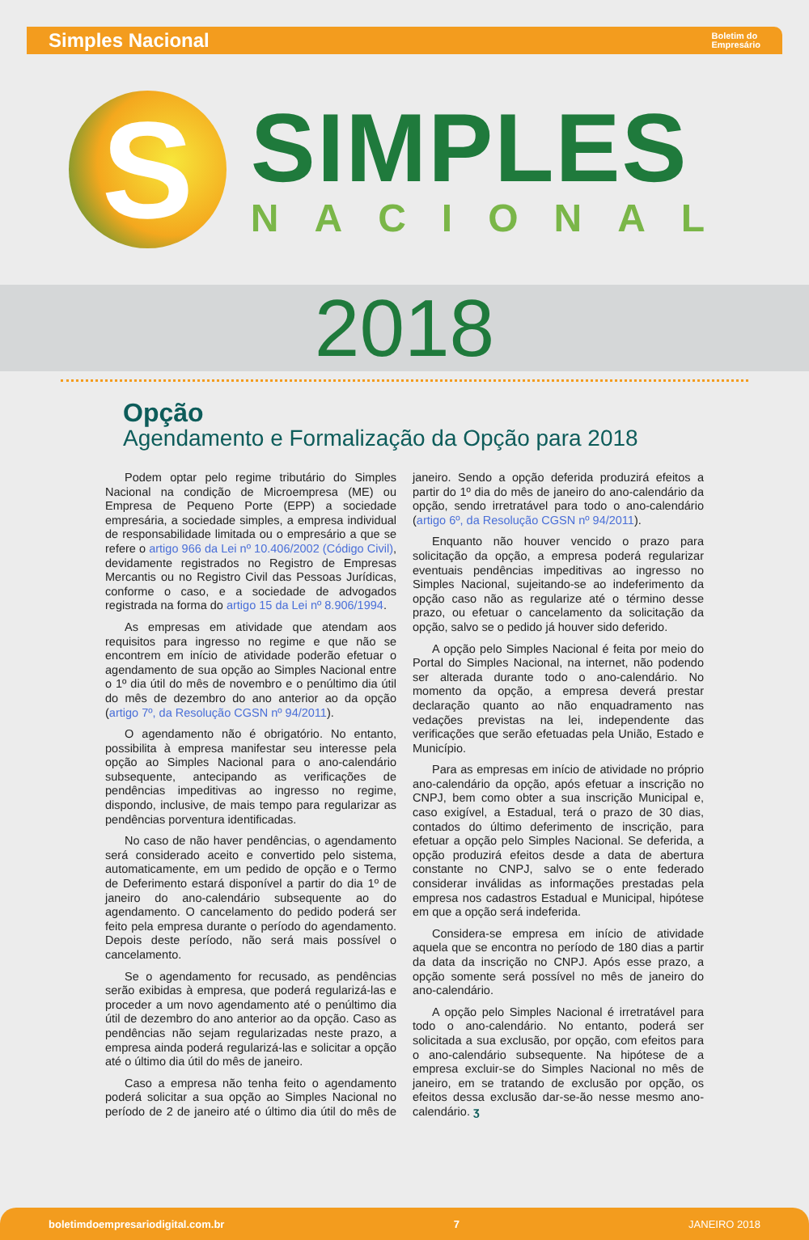Simples Nacional
Boletim do
Empresário
S
SIMPLES
NACIONAL
2018
Opção
Agendamento e Formalização da Opção para 2018
Podem optar pelo regime tributário do Simples Nacional na condição de Microempresa (ME) ou Empresa de Pequeno Porte (EPP) a sociedade empresária, a sociedade simples, a empresa individual de responsabilidade limitada ou o empresário a que se refere o artigo 966 da Lei nº 10.406/2002 (Código Civil), devidamente registrados no Registro de Empresas Mercantis ou no Registro Civil das Pessoas Jurídicas, conforme o caso, e a sociedade de advogados registrada na forma do artigo 15 da Lei nº 8.906/1994.
As empresas em atividade que atendam aos requisitos para ingresso no regime e que não se encontrem em início de atividade poderão efetuar o agendamento de sua opção ao Simples Nacional entre o 1º dia útil do mês de novembro e o penúltimo dia útil do mês de dezembro do ano anterior ao da opção (artigo 7º, da Resolução CGSN nº 94/2011).
O agendamento não é obrigatório. No entanto, possibilita à empresa manifestar seu interesse pela opção ao Simples Nacional para o ano-calendário subsequente, antecipando as verificações de pendências impeditivas ao ingresso no regime, dispondo, inclusive, de mais tempo para regularizar as pendências porventura identificadas.
No caso de não haver pendências, o agendamento será considerado aceito e convertido pelo sistema, automaticamente, em um pedido de opção e o Termo de Deferimento estará disponível a partir do dia 1º de janeiro do ano-calendário subsequente ao do agendamento. O cancelamento do pedido poderá ser feito pela empresa durante o período do agendamento. Depois deste período, não será mais possível o cancelamento.
Se o agendamento for recusado, as pendências serão exibidas à empresa, que poderá regularizá-las e proceder a um novo agendamento até o penúltimo dia útil de dezembro do ano anterior ao da opção. Caso as pendências não sejam regularizadas neste prazo, a empresa ainda poderá regularizá-las e solicitar a opção até o último dia útil do mês de janeiro.
Caso a empresa não tenha feito o agendamento poderá solicitar a sua opção ao Simples Nacional no período de 2 de janeiro até o último dia útil do mês de janeiro. Sendo a opção deferida produzirá efeitos a partir do 1º dia do mês de janeiro do ano-calendário da opção, sendo irretratável para todo o ano-calendário (artigo 6º, da Resolução CGSN nº 94/2011).
Enquanto não houver vencido o prazo para solicitação da opção, a empresa poderá regularizar eventuais pendências impeditivas ao ingresso no Simples Nacional, sujeitando-se ao indeferimento da opção caso não as regularize até o término desse prazo, ou efetuar o cancelamento da solicitação da opção, salvo se o pedido já houver sido deferido.
A opção pelo Simples Nacional é feita por meio do Portal do Simples Nacional, na internet, não podendo ser alterada durante todo o ano-calendário. No momento da opção, a empresa deverá prestar declaração quanto ao não enquadramento nas vedações previstas na lei, independente das verificações que serão efetuadas pela União, Estado e Município.
Para as empresas em início de atividade no próprio ano-calendário da opção, após efetuar a inscrição no CNPJ, bem como obter a sua inscrição Municipal e, caso exigível, a Estadual, terá o prazo de 30 dias, contados do último deferimento de inscrição, para efetuar a opção pelo Simples Nacional. Se deferida, a opção produzirá efeitos desde a data de abertura constante no CNPJ, salvo se o ente federado considerar inválidas as informações prestadas pela empresa nos cadastros Estadual e Municipal, hipótese em que a opção será indeferida.
Considera-se empresa em início de atividade aquela que se encontra no período de 180 dias a partir da data da inscrição no CNPJ. Após esse prazo, a opção somente será possível no mês de janeiro do ano-calendário.
A opção pelo Simples Nacional é irretratável para todo o ano-calendário. No entanto, poderá ser solicitada a sua exclusão, por opção, com efeitos para o ano-calendário subsequente. Na hipótese de a empresa excluir-se do Simples Nacional no mês de janeiro, em se tratando de exclusão por opção, os efeitos dessa exclusão dar-se-ão nesse mesmo ano-calendário. ʒ
boletimdoempresariodigital.com.br 7 JANEIRO 2018